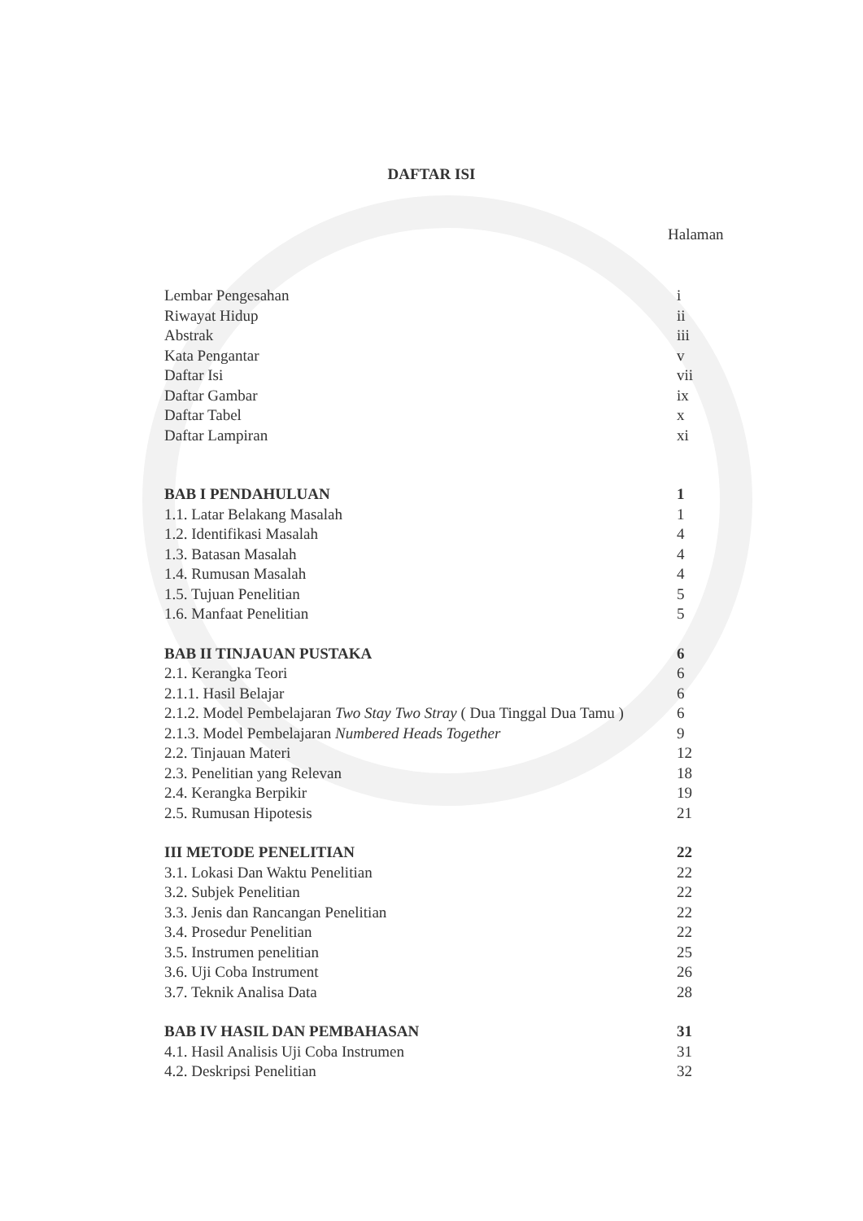DAFTAR ISI
Halaman
Lembar Pengesahan i
Riwayat Hidup ii
Abstrak iii
Kata Pengantar v
Daftar Isi vii
Daftar Gambar ix
Daftar Tabel x
Daftar Lampiran xi
BAB I PENDAHULUAN 1
1.1. Latar Belakang Masalah 1
1.2. Identifikasi Masalah 4
1.3. Batasan Masalah 4
1.4. Rumusan Masalah 4
1.5. Tujuan Penelitian 5
1.6. Manfaat Penelitian 5
BAB II TINJAUAN PUSTAKA 6
2.1. Kerangka Teori 6
2.1.1. Hasil Belajar 6
2.1.2. Model Pembelajaran Two Stay Two Stray ( Dua Tinggal Dua Tamu ) 6
2.1.3. Model Pembelajaran Numbered Heads Together 9
2.2. Tinjauan Materi 12
2.3. Penelitian yang Relevan 18
2.4. Kerangka Berpikir 19
2.5. Rumusan Hipotesis 21
III METODE PENELITIAN 22
3.1. Lokasi Dan Waktu Penelitian 22
3.2. Subjek Penelitian 22
3.3. Jenis dan Rancangan Penelitian 22
3.4. Prosedur Penelitian 22
3.5. Instrumen penelitian 25
3.6. Uji Coba Instrument 26
3.7. Teknik Analisa Data 28
BAB IV HASIL DAN PEMBAHASAN 31
4.1. Hasil Analisis Uji Coba Instrumen 31
4.2. Deskripsi Penelitian 32